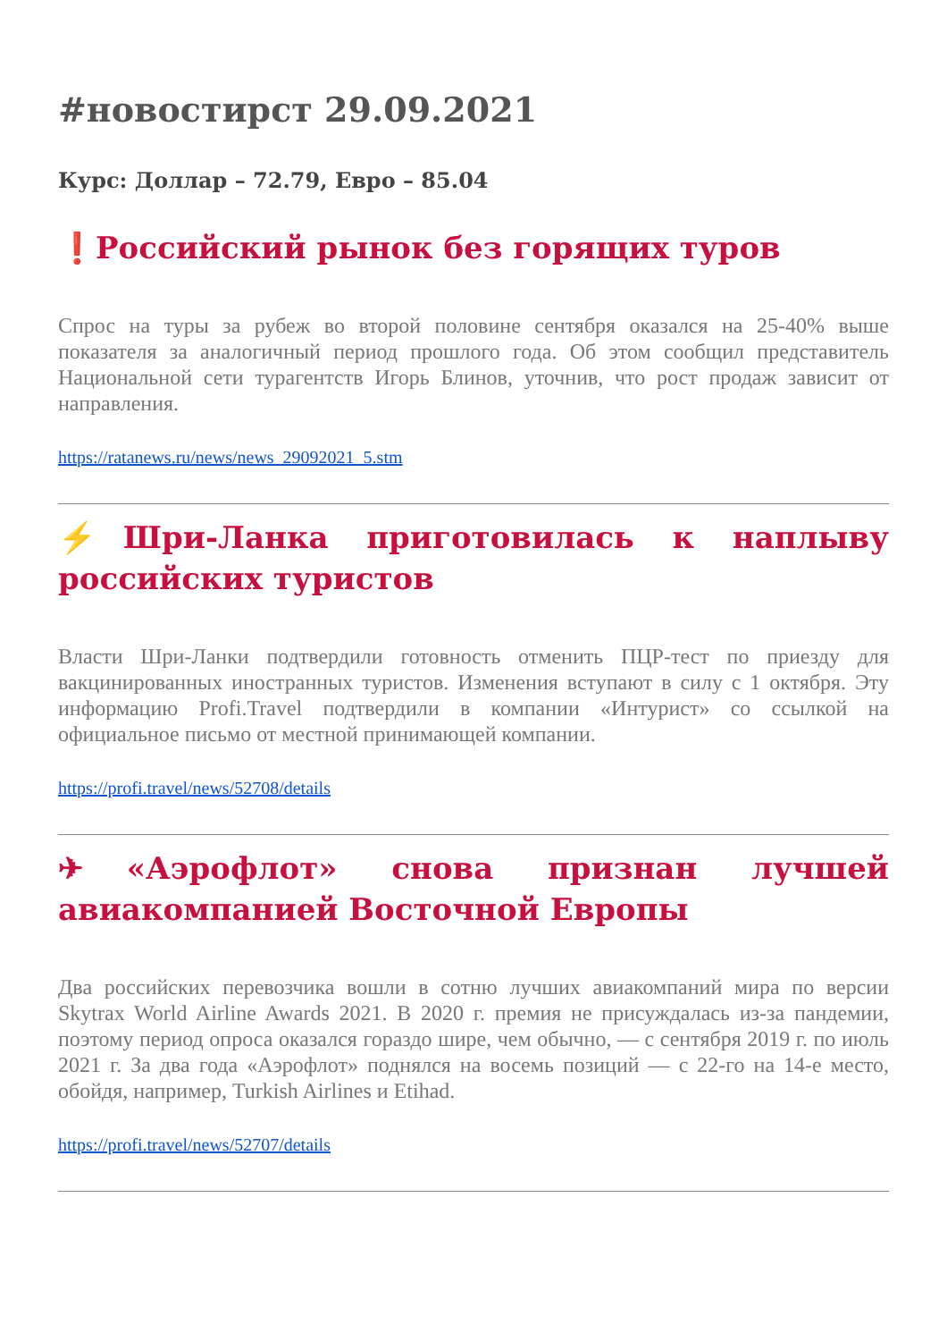#новостирст 29.09.2021
Курс: Доллар – 72.79, Евро – 85.04
❗Российский рынок без горящих туров
Спрос на туры за рубеж во второй половине сентября оказался на 25-40% выше показателя за аналогичный период прошлого года. Об этом сообщил представитель Национальной сети турагентств Игорь Блинов, уточнив, что рост продаж зависит от направления.
https://ratanews.ru/news/news_29092021_5.stm
⚡Шри-Ланка приготовилась к наплыву российских туристов
Власти Шри-Ланки подтвердили готовность отменить ПЦР-тест по приезду для вакцинированных иностранных туристов. Изменения вступают в силу с 1 октября. Эту информацию Profi.Travel подтвердили в компании «Интурист» со ссылкой на официальное письмо от местной принимающей компании.
https://profi.travel/news/52708/details
✈«Аэрофлот» снова признан лучшей авиакомпанией Восточной Европы
Два российских перевозчика вошли в сотню лучших авиакомпаний мира по версии Skytrax World Airline Awards 2021. В 2020 г. премия не присуждалась из-за пандемии, поэтому период опроса оказался гораздо шире, чем обычно, — с сентября 2019 г. по июль 2021 г. За два года «Аэрофлот» поднялся на восемь позиций — с 22-го на 14-е место, обойдя, например, Turkish Airlines и Etihad.
https://profi.travel/news/52707/details